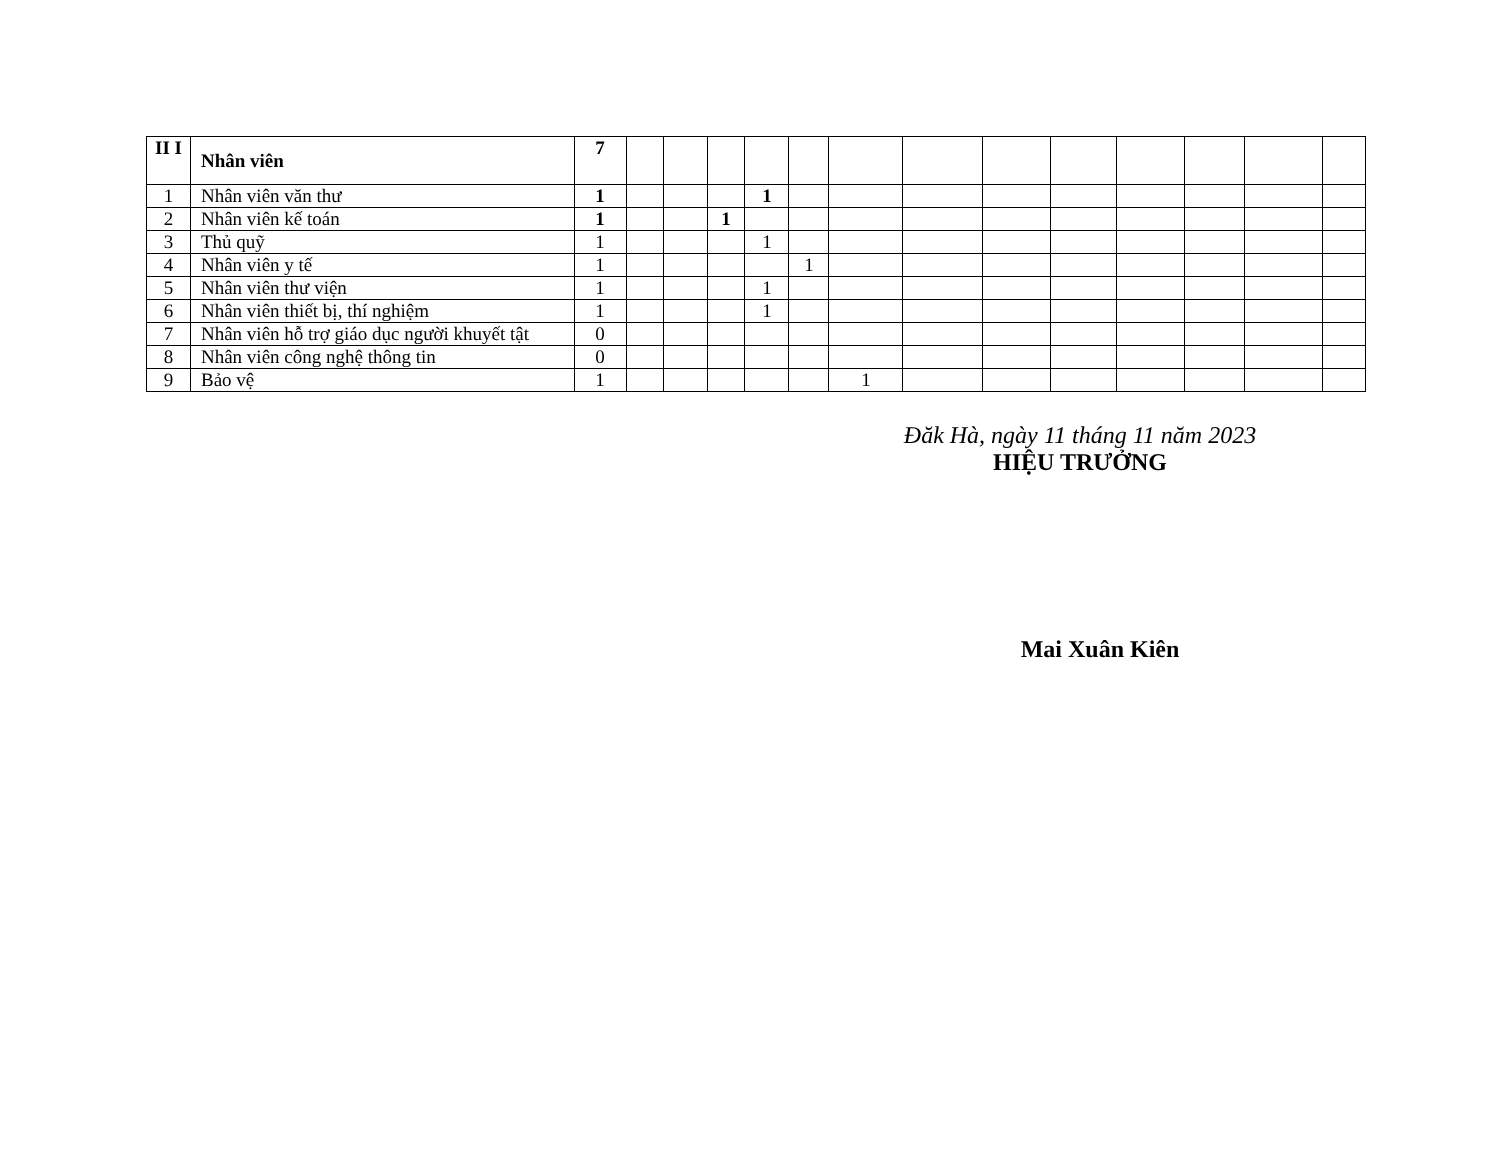| II I | Nhân viên | 7 | | | | | | | | | | | | | |
| 1 | Nhân viên văn thư | 1 | | | | 1 | | | | | | | | | |
| 2 | Nhân viên kế toán | 1 | | | 1 | | | | | | | | | | |
| 3 | Thủ quỹ | 1 | | | | 1 | | | | | | | | | |
| 4 | Nhân viên y tế | 1 | | | | | 1 | | | | | | | | |
| 5 | Nhân viên thư viện | 1 | | | | 1 | | | | | | | | | |
| 6 | Nhân viên thiết bị, thí nghiệm | 1 | | | | 1 | | | | | | | | | |
| 7 | Nhân viên hỗ trợ giáo dục người khuyết tật | 0 | | | | | | | | | | | | | |
| 8 | Nhân viên công nghệ thông tin | 0 | | | | | | | | | | | | | |
| 9 | Bảo vệ | 1 | | | | | | 1 | | | | | | | |
Đăk Hà, ngày 11 tháng 11 năm 2023
HIỆU TRƯỞNG
Mai Xuân Kiên